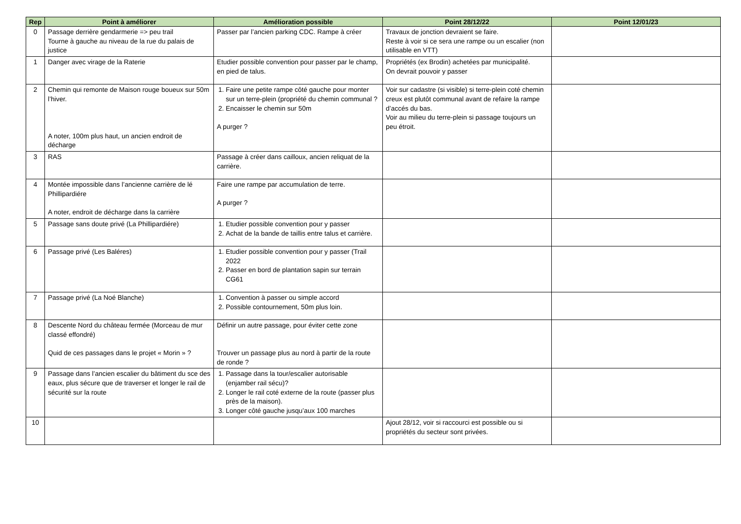| Rep | Point à améliorer | Amélioration possible | Point 28/12/22 | Point 12/01/23 |
| --- | --- | --- | --- | --- |
| 0 | Passage derrière gendarmerie => peu trail Tourne à gauche au niveau de la rue du palais de justice | Passer par l’ancien parking CDC. Rampe à créer | Travaux de jonction devraient se faire. Reste à voir si ce sera une rampe ou un escalier (non utilisable en VTT) | |
| 1 | Danger avec virage de la Raterie | Etudier possible convention pour passer par le champ, en pied de talus. | Propriétés (ex Brodin) achetées par municipalité. On devrait pouvoir y passer | |
| 2 | Chemin qui remonte de Maison rouge boueux sur 50m l’hiver. A noter, 100m plus haut, un ancien endroit de décharge | 1. Faire une petite rampe côté gauche pour monter sur un terre-plein (propriété du chemin communal ? 2. Encaisser le chemin sur 50m A purger ? | Voir sur cadastre (si visible) si terre-plein coté chemin creux est plutôt communal avant de refaire la rampe d’accés du bas. Voir au milieu du terre-plein si passage toujours un peu étroit. | |
| 3 | RAS | Passage à créer dans cailloux, ancien reliquat de la carrière. | | |
| 4 | Montée impossible dans l’ancienne carrière de lé Phillipardiére A noter, endroit de décharge dans la carrière | Faire une rampe par accumulation de terre. A purger ? | | |
| 5 | Passage sans doute privé (La Phillipardiére) | 1. Etudier possible convention pour y passer 2. Achat de la bande de taillis entre talus et carrière. | | |
| 6 | Passage privé (Les Baléres) | 1. Etudier possible convention pour y passer (Trail 2022 2. Passer en bord de plantation sapin sur terrain CG61 | | |
| 7 | Passage privé (La Noé Blanche) | 1. Convention à passer ou simple accord 2. Possible contournement, 50m plus loin. | | |
| 8 | Descente Nord du château fermée (Morceau de mur classé effondré) Quid de ces passages dans le projet « Morin » ? | Définir un autre passage, pour éviter cette zone Trouver un passage plus au nord à partir de la route de ronde ? | | |
| 9 | Passage dans l’ancien escalier du bâtiment du sce des eaux, plus sécure que de traverser et longer le rail de sécurité sur la route | 1. Passage dans la tour/escalier autorisable (enjamber rail sécu)? 2. Longer le rail coté externe de la route (passer plus près de la maison). 3. Longer côté gauche jusqu’aux 100 marches | | |
| 10 | | | Ajout 28/12, voir si raccourci est possible ou si propriétés du secteur sont privées. | |